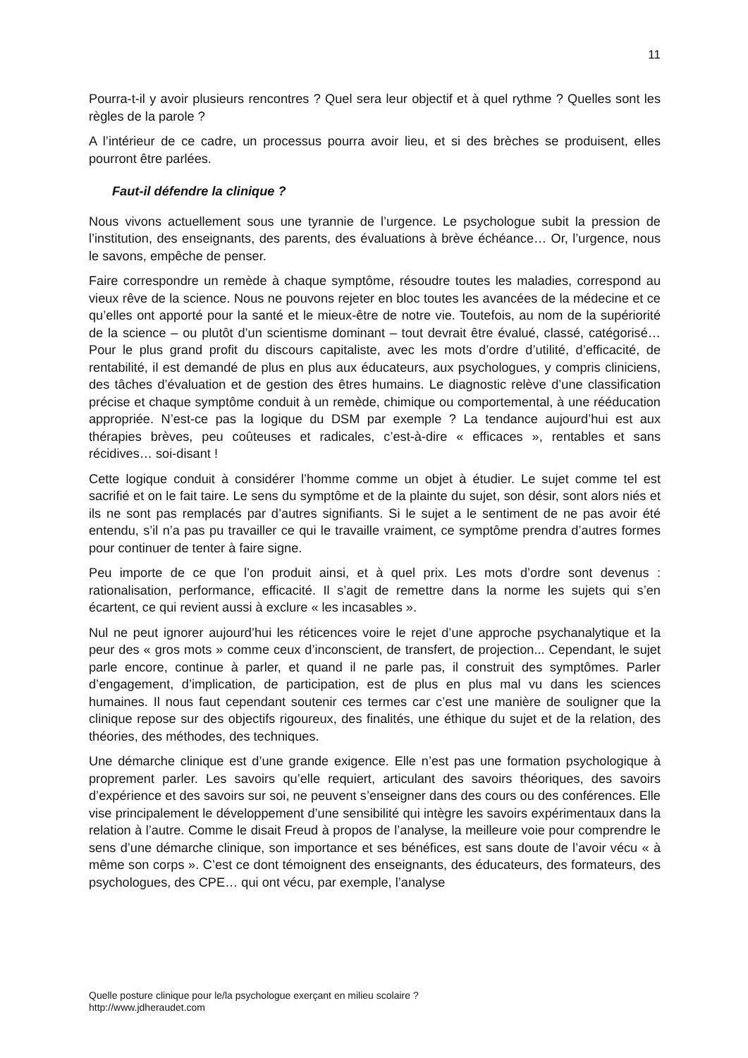11
Pourra-t-il y avoir plusieurs rencontres ? Quel sera leur objectif et à quel rythme ? Quelles sont les règles de la parole ?
A l’intérieur de ce cadre, un processus pourra avoir lieu, et si des brèches se produisent, elles pourront être parlées.
Faut-il défendre la clinique ?
Nous vivons actuellement sous une tyrannie de l’urgence. Le psychologue subit la pression de l’institution, des enseignants, des parents, des évaluations à brève échéance… Or, l’urgence, nous le savons, empêche de penser.
Faire correspondre un remède à chaque symptôme, résoudre toutes les maladies, correspond au vieux rêve de la science. Nous ne pouvons rejeter en bloc toutes les avancées de la médecine et ce qu’elles ont apporté pour la santé et le mieux-être de notre vie. Toutefois, au nom de la supériorité de la science – ou plutôt d’un scientisme dominant – tout devrait être évalué, classé, catégorisé… Pour le plus grand profit du discours capitaliste, avec les mots d’ordre d’utilité, d’efficacité, de rentabilité, il est demandé de plus en plus aux éducateurs, aux psychologues, y compris cliniciens, des tâches d’évaluation et de gestion des êtres humains. Le diagnostic relève d’une classification précise et chaque symptôme conduit à un remède, chimique ou comportemental, à une rééducation appropriée. N’est-ce pas la logique du DSM par exemple ? La tendance aujourd’hui est aux thérapies brèves, peu coûteuses et radicales, c’est-à-dire « efficaces », rentables et sans récidives… soi-disant !
Cette logique conduit à considérer l’homme comme un objet à étudier. Le sujet comme tel est sacrifié et on le fait taire. Le sens du symptôme et de la plainte du sujet, son désir, sont alors niés et ils ne sont pas remplacés par d’autres signifiants. Si le sujet a le sentiment de ne pas avoir été entendu, s’il n’a pas pu travailler ce qui le travaille vraiment, ce symptôme prendra d’autres formes pour continuer de tenter à faire signe.
Peu importe de ce que l’on produit ainsi, et à quel prix. Les mots d’ordre sont devenus : rationalisation, performance, efficacité. Il s’agit de remettre dans la norme les sujets qui s’en écartent, ce qui revient aussi à exclure « les incasables ».
Nul ne peut ignorer aujourd’hui les réticences voire le rejet d’une approche psychanalytique et la peur des « gros mots » comme ceux d’inconscient, de transfert, de projection... Cependant, le sujet parle encore, continue à parler, et quand il ne parle pas, il construit des symptômes. Parler d’engagement, d’implication, de participation, est de plus en plus mal vu dans les sciences humaines. Il nous faut cependant soutenir ces termes car c’est une manière de souligner que la clinique repose sur des objectifs rigoureux, des finalités, une éthique du sujet et de la relation, des théories, des méthodes, des techniques.
Une démarche clinique est d’une grande exigence. Elle n’est pas une formation psychologique à proprement parler. Les savoirs qu’elle requiert, articulant des savoirs théoriques, des savoirs d’expérience et des savoirs sur soi, ne peuvent s’enseigner dans des cours ou des conférences. Elle vise principalement le développement d’une sensibilité qui intègre les savoirs expérimentaux dans la relation à l’autre. Comme le disait Freud à propos de l’analyse, la meilleure voie pour comprendre le sens d’une démarche clinique, son importance et ses bénéfices, est sans doute de l’avoir vécu « à même son corps ». C’est ce dont témoignent des enseignants, des éducateurs, des formateurs, des psychologues, des CPE… qui ont vécu, par exemple, l’analyse
Quelle posture clinique pour le/la psychologue exerçant en milieu scolaire ?
http://www.jdheraudet.com